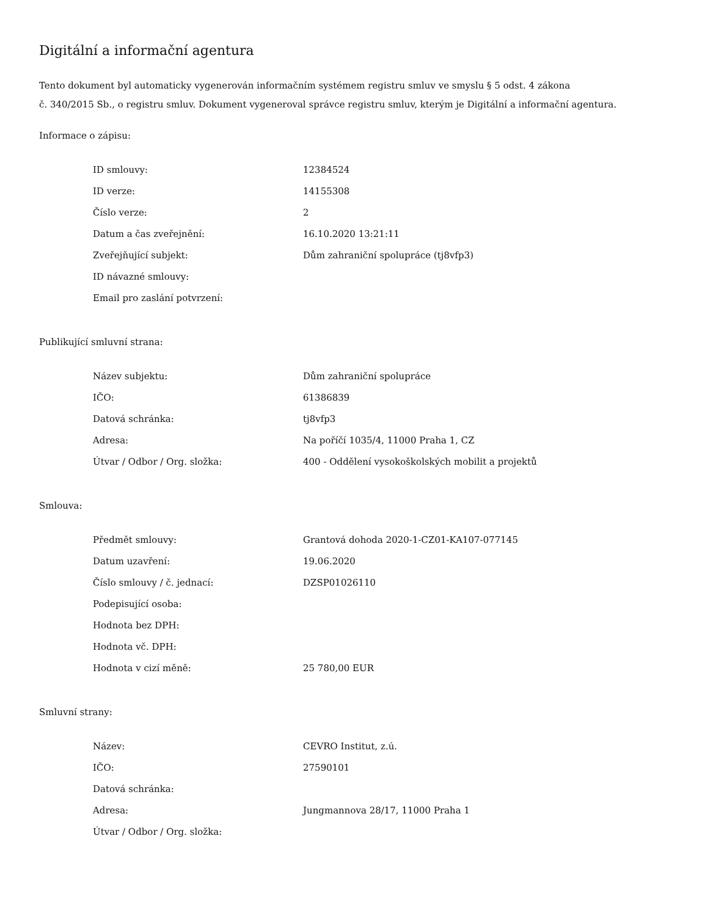Digitální a informační agentura
Tento dokument byl automaticky vygenerován informačním systémem registru smluv ve smyslu § 5 odst. 4 zákona
č. 340/2015 Sb., o registru smluv. Dokument vygeneroval správce registru smluv, kterým je Digitální a informační agentura.
Informace o zápisu:
| ID smlouvy: | 12384524 |
| ID verze: | 14155308 |
| Číslo verze: | 2 |
| Datum a čas zveřejnění: | 16.10.2020 13:21:11 |
| Zveřejňující subjekt: | Dům zahraniční spolupráce (tj8vfp3) |
| ID návazné smlouvy: | |
| Email pro zaslání potvrzení: | |
Publikující smluvní strana:
| Název subjektu: | Dům zahraniční spolupráce |
| IČO: | 61386839 |
| Datová schránka: | tj8vfp3 |
| Adresa: | Na poříčí 1035/4, 11000 Praha 1, CZ |
| Útvar / Odbor / Org. složka: | 400 - Oddělení vysokoškolských mobilit a projektů |
Smlouva:
| Předmět smlouvy: | Grantová dohoda 2020-1-CZ01-KA107-077145 |
| Datum uzavření: | 19.06.2020 |
| Číslo smlouvy / č. jednací: | DZSP01026110 |
| Podepisující osoba: | |
| Hodnota bez DPH: | |
| Hodnota vč. DPH: | |
| Hodnota v cizí měně: | 25 780,00 EUR |
Smluvní strany:
| Název: | CEVRO Institut, z.ú. |
| IČO: | 27590101 |
| Datová schránka: | |
| Adresa: | Jungmannova 28/17, 11000 Praha 1 |
| Útvar / Odbor / Org. složka: | |